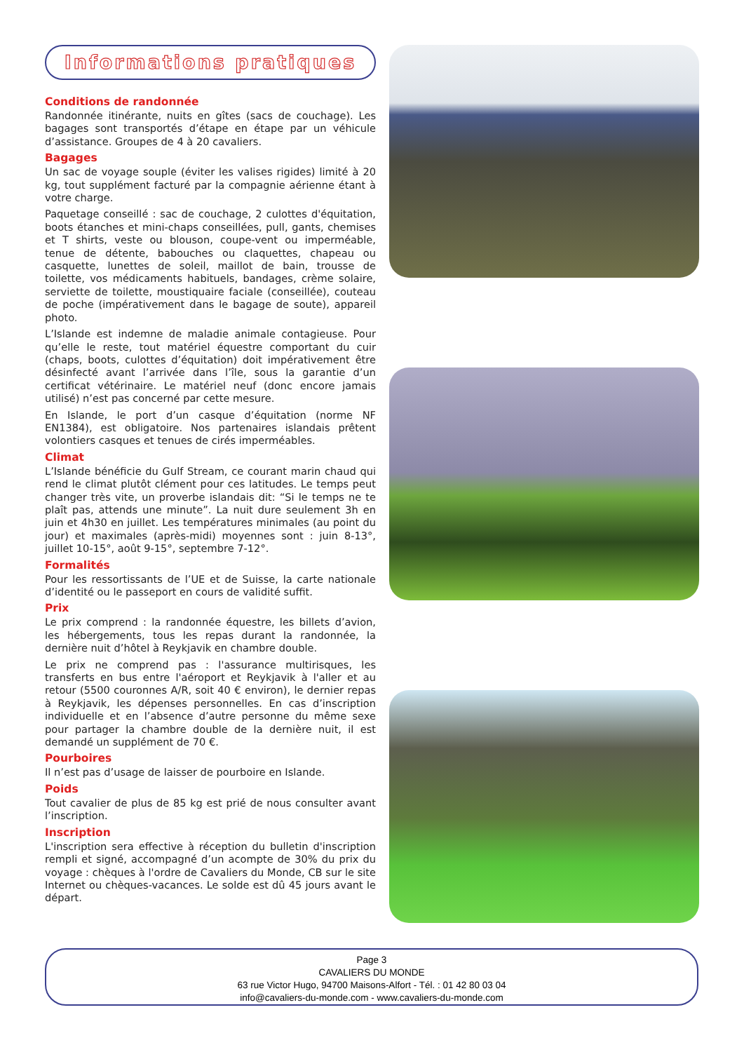Informations pratiques
Conditions de randonnée
Randonnée itinérante, nuits en gîtes (sacs de couchage). Les bagages sont transportés d’étape en étape par un véhicule d’assistance. Groupes de 4 à 20 cavaliers.
Bagages
Un sac de voyage souple (éviter les valises rigides) limité à 20 kg, tout supplément facturé par la compagnie aérienne étant à votre charge.
Paquetage conseillé : sac de couchage, 2 culottes d'équitation, boots étanches et mini-chaps conseillées, pull, gants, chemises et T shirts, veste ou blouson, coupe-vent ou imperméable, tenue de détente, babouches ou claquettes, chapeau ou casquette, lunettes de soleil, maillot de bain, trousse de toilette, vos médicaments habituels, bandages, crème solaire, serviette de toilette, moustiquaire faciale (conseillée), couteau de poche (impérativement dans le bagage de soute), appareil photo.
L’Islande est indemne de maladie animale contagieuse. Pour qu’elle le reste, tout matériel équestre comportant du cuir (chaps, boots, culottes d’équitation) doit impérativement être désinfecté avant l’arrivée dans l’île, sous la garantie d’un certificat vétérinaire. Le matériel neuf (donc encore jamais utilisé) n’est pas concerné par cette mesure.
En Islande, le port d’un casque d’équitation (norme NF EN1384), est obligatoire. Nos partenaires islandais prêtent volontiers casques et tenues de cirés imperméables.
Climat
L’Islande bénéficie du Gulf Stream, ce courant marin chaud qui rend le climat plutôt clément pour ces latitudes. Le temps peut changer très vite, un proverbe islandais dit: “Si le temps ne te plaît pas, attends une minute”. La nuit dure seulement 3h en juin et 4h30 en juillet. Les températures minimales (au point du jour) et maximales (après-midi) moyennes sont : juin 8-13°, juillet 10-15°, août 9-15°, septembre 7-12°.
Formalités
Pour les ressortissants de l’UE et de Suisse, la carte nationale d’identité ou le passeport en cours de validité suffit.
Prix
Le prix comprend : la randonnée équestre, les billets d’avion, les hébergements, tous les repas durant la randonnée, la dernière nuit d’hôtel à Reykjavik en chambre double.
Le prix ne comprend pas : l'assurance multirisques, les transferts en bus entre l'aéroport et Reykjavik à l'aller et au retour (5500 couronnes A/R, soit 40 € environ), le dernier repas à Reykjavik, les dépenses personnelles. En cas d’inscription individuelle et en l’absence d’autre personne du même sexe pour partager la chambre double de la dernière nuit, il est demandé un supplément de 70 €.
Pourboires
Il n’est pas d’usage de laisser de pourboire en Islande.
Poids
Tout cavalier de plus de 85 kg est prié de nous consulter avant l’inscription.
Inscription
L'inscription sera effective à réception du bulletin d'inscription rempli et signé, accompagné d’un acompte de 30% du prix du voyage : chèques à l'ordre de Cavaliers du Monde, CB sur le site Internet ou chèques-vacances. Le solde est dû 45 jours avant le départ.
Page 3
CAVALIERS DU MONDE
63 rue Victor Hugo, 94700 Maisons-Alfort - Tél. : 01 42 80 03 04
info@cavaliers-du-monde.com - www.cavaliers-du-monde.com